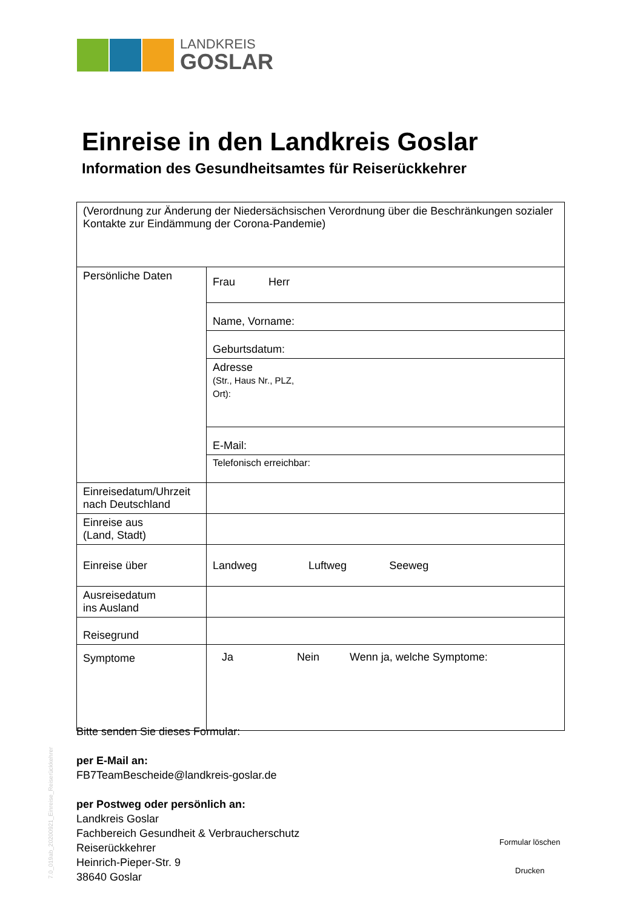LANDKREIS
GOSLAR
Einreise in den Landkreis Goslar
Information des Gesundheitsamtes für Reiserückkehrer
| (Verordnung zur Änderung der Niedersächsischen Verordnung über die Beschränkungen sozialer Kontakte zur Eindämmung der Corona-Pandemie) | |
| Persönliche Daten | Frau Herr |
| | Name, Vorname: |
| | Geburtsdatum: |
| | Adresse (Str., Haus Nr., PLZ, Ort): |
| | E-Mail: |
| | Telefonisch erreichbar: |
| Einreisedatum/Uhrzeit nach Deutschland | |
| Einreise aus (Land, Stadt) | |
| Einreise über | Landweg Luftweg Seeweg |
| Ausreisedatum ins Ausland | |
| Reisegrund | |
| Symptome | Ja Nein Wenn ja, welche Symptome: |
Bitte senden Sie dieses Formular:
per E-Mail an:
FB7TeamBescheide@landkreis-goslar.de
per Postweg oder persönlich an:
Landkreis Goslar
Fachbereich Gesundheit & Verbraucherschutz
Reiserückkehrer
Heinrich-Pieper-Str. 9
38640 Goslar
Formular löschen
Drucken
7.0_019ab_20200921_Einreise_Reiserückkehrer